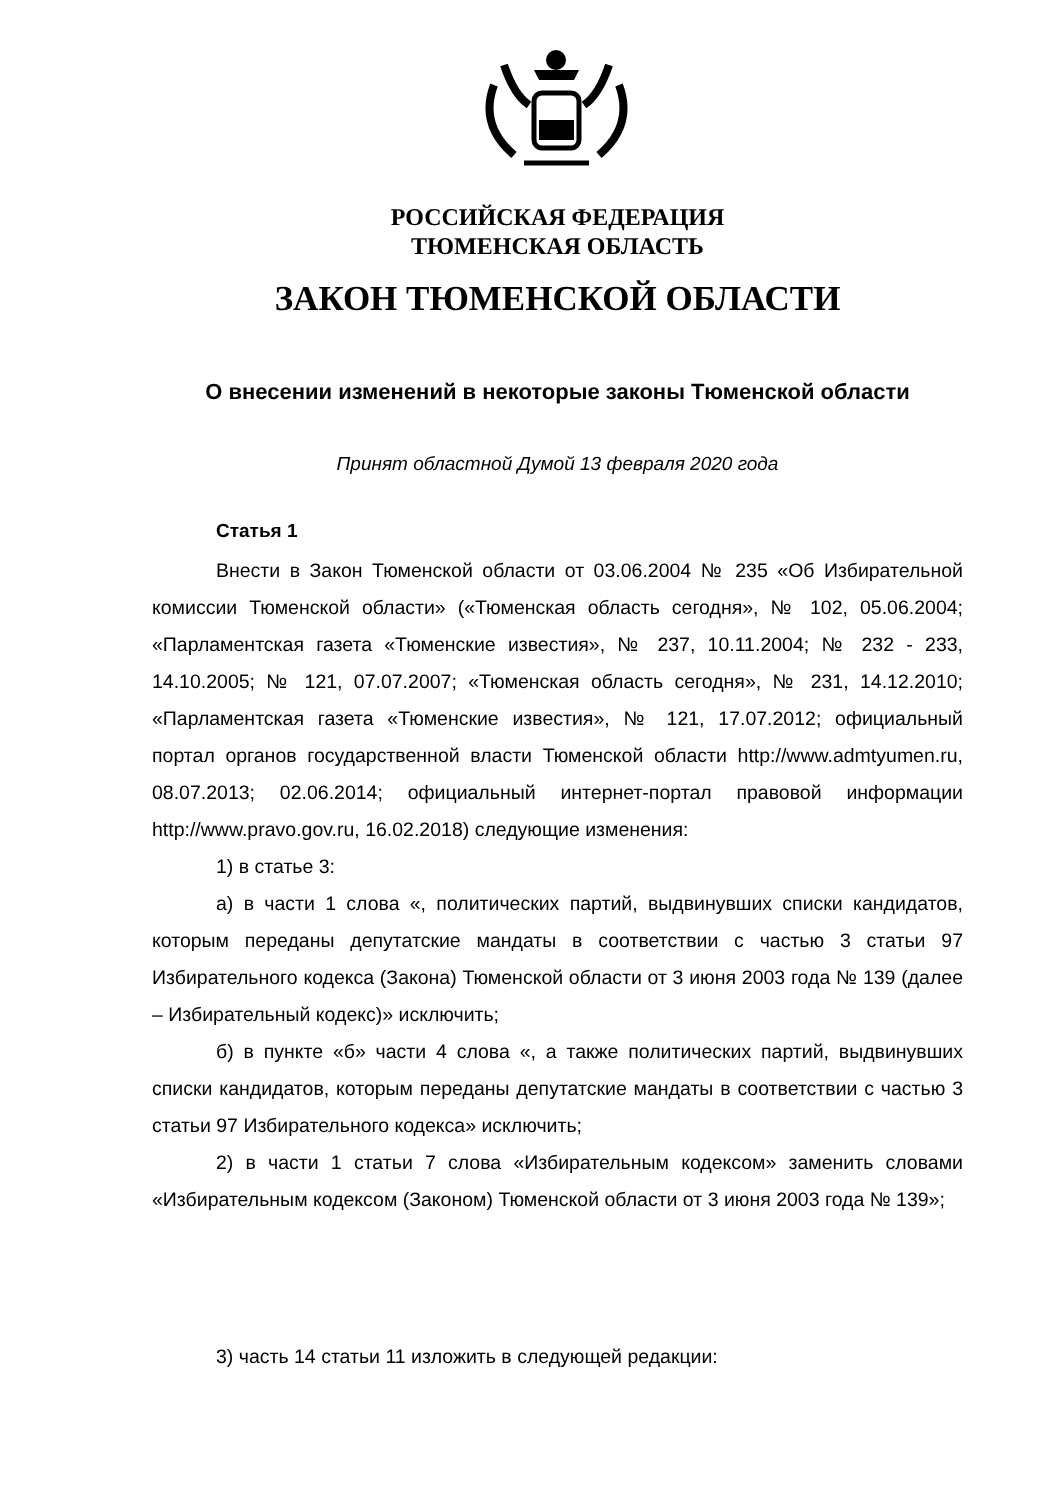РОССИЙСКАЯ ФЕДЕРАЦИЯ
ТЮМЕНСКАЯ ОБЛАСТЬ
ЗАКОН ТЮМЕНСКОЙ ОБЛАСТИ
О внесении изменений в некоторые законы Тюменской области
Принят областной Думой 13 февраля 2020 года
Статья 1
Внести в Закон Тюменской области от 03.06.2004 № 235 «Об Избирательной комиссии Тюменской области» («Тюменская область сегодня», № 102, 05.06.2004; «Парламентская газета «Тюменские известия», № 237, 10.11.2004; № 232 - 233, 14.10.2005; № 121, 07.07.2007; «Тюменская область сегодня», № 231, 14.12.2010; «Парламентская газета «Тюменские известия», № 121, 17.07.2012; официальный портал органов государственной власти Тюменской области http://www.admtyumen.ru, 08.07.2013; 02.06.2014; официальный интернет-портал правовой информации http://www.pravo.gov.ru, 16.02.2018) следующие изменения:
1) в статье 3:
а) в части 1 слова «, политических партий, выдвинувших списки кандидатов, которым переданы депутатские мандаты в соответствии с частью 3 статьи 97 Избирательного кодекса (Закона) Тюменской области от 3 июня 2003 года № 139 (далее – Избирательный кодекс)» исключить;
б) в пункте «б» части 4 слова «, а также политических партий, выдвинувших списки кандидатов, которым переданы депутатские мандаты в соответствии с частью 3 статьи 97 Избирательного кодекса» исключить;
2) в части 1 статьи 7 слова «Избирательным кодексом» заменить словами «Избирательным кодексом (Законом) Тюменской области от 3 июня 2003 года № 139»;
3) часть 14 статьи 11 изложить в следующей редакции: